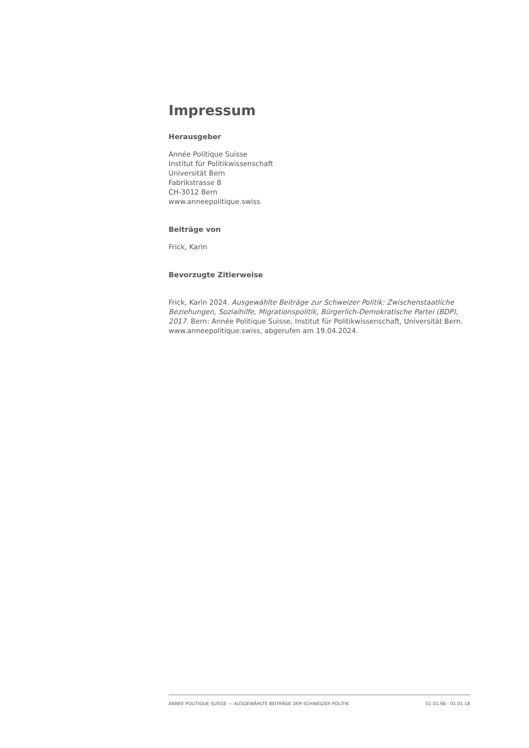Impressum
Herausgeber
Année Politique Suisse
Institut für Politikwissenschaft
Universität Bern
Fabrikstrasse 8
CH-3012 Bern
www.anneepolitique.swiss
Beiträge von
Frick, Karin
Bevorzugte Zitierweise
Frick, Karin 2024. Ausgewählte Beiträge zur Schweizer Politik: Zwischenstaatliche Beziehungen, Sozialhilfe, Migrationspolitik, Bürgerlich-Demokratische Partei (BDP), 2017. Bern: Année Politique Suisse, Institut für Politikwissenschaft, Universität Bern. www.anneepolitique.swiss, abgerufen am 19.04.2024.
ANNÉE POLITIQUE SUISSE — AUSGEWÄHLTE BEITRÄGE DER SCHWEIZER POLITIK 01.01.98 - 01.01.18